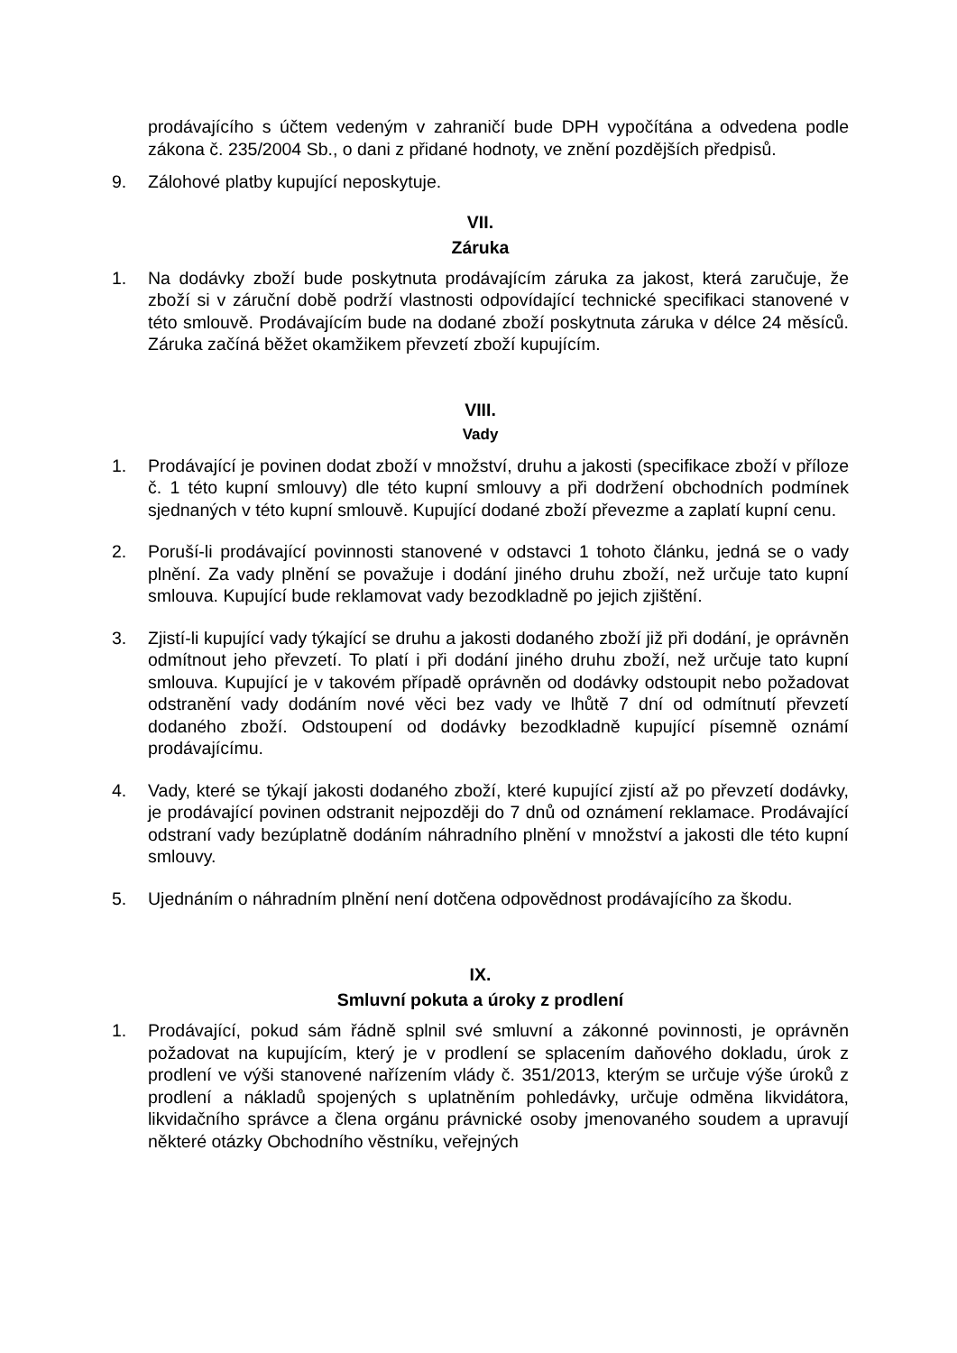prodávajícího s účtem vedeným v zahraničí bude DPH vypočítána a odvedena podle zákona č. 235/2004 Sb., o dani z přidané hodnoty, ve znění pozdějších předpisů.
9. Zálohové platby kupující neposkytuje.
VII.
Záruka
1. Na dodávky zboží bude poskytnuta prodávajícím záruka za jakost, která zaručuje, že zboží si v záruční době podrží vlastnosti odpovídající technické specifikaci stanovené v této smlouvě. Prodávajícím bude na dodané zboží poskytnuta záruka v délce 24 měsíců. Záruka začíná běžet okamžikem převzetí zboží kupujícím.
VIII.
Vady
1. Prodávající je povinen dodat zboží v množství, druhu a jakosti (specifikace zboží v příloze č. 1 této kupní smlouvy) dle této kupní smlouvy a při dodržení obchodních podmínek sjednaných v této kupní smlouvě. Kupující dodané zboží převezme a zaplatí kupní cenu.
2. Poruší-li prodávající povinnosti stanovené v odstavci 1 tohoto článku, jedná se o vady plnění. Za vady plnění se považuje i dodání jiného druhu zboží, než určuje tato kupní smlouva. Kupující bude reklamovat vady bezodkladně po jejich zjištění.
3. Zjistí-li kupující vady týkající se druhu a jakosti dodaného zboží již při dodání, je oprávněn odmítnout jeho převzetí. To platí i při dodání jiného druhu zboží, než určuje tato kupní smlouva. Kupující je v takovém případě oprávněn od dodávky odstoupit nebo požadovat odstranění vady dodáním nové věci bez vady ve lhůtě 7 dní od odmítnutí převzetí dodaného zboží. Odstoupení od dodávky bezodkladně kupující písemně oznámí prodávajícímu.
4. Vady, které se týkají jakosti dodaného zboží, které kupující zjistí až po převzetí dodávky, je prodávající povinen odstranit nejpozději do 7 dnů od oznámení reklamace. Prodávající odstraní vady bezúplatně dodáním náhradního plnění v množství a jakosti dle této kupní smlouvy.
5. Ujednáním o náhradním plnění není dotčena odpovědnost prodávajícího za škodu.
IX.
Smluvní pokuta a úroky z prodlení
1. Prodávající, pokud sám řádně splnil své smluvní a zákonné povinnosti, je oprávněn požadovat na kupujícím, který je v prodlení se splacením daňového dokladu, úrok z prodlení ve výši stanovené nařízením vlády č. 351/2013, kterým se určuje výše úroků z prodlení a nákladů spojených s uplatněním pohledávky, určuje odměna likvidátora, likvidačního správce a člena orgánu právnické osoby jmenovaného soudem a upravují některé otázky Obchodního věstníku, veřejných